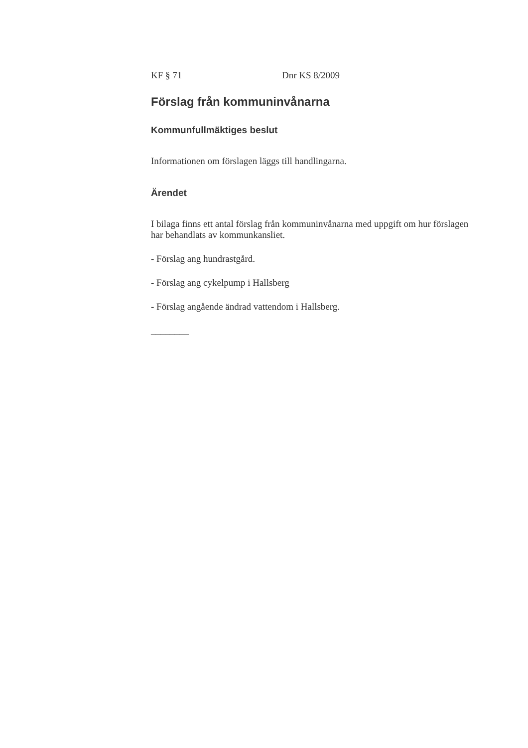KF § 71 Dnr KS 8/2009
Förslag från kommuninvånarna
Kommunfullmäktiges beslut
Informationen om förslagen läggs till handlingarna.
Ärendet
I bilaga finns ett antal förslag från kommuninvånarna med uppgift om hur förslagen har behandlats av kommunkansliet.
- Förslag ang hundrastgård.
- Förslag ang cykelpump i Hallsberg
- Förslag angående ändrad vattendom i Hallsberg.
________